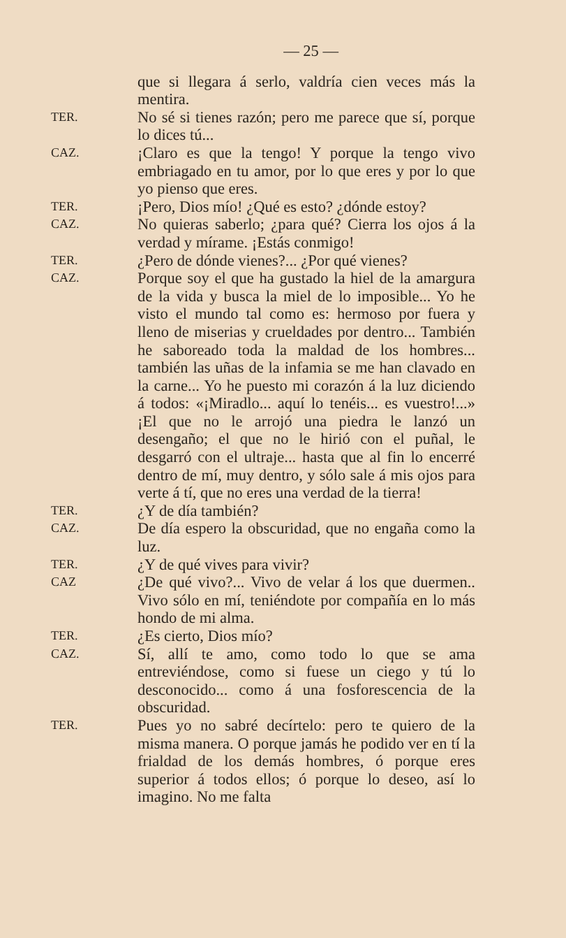— 25 —
que si llegara á serlo, valdría cien veces más la mentira.
TER.
No sé si tienes razón; pero me parece que sí, porque lo dices tú...
CAZ.
¡Claro es que la tengo! Y porque la tengo vivo embriagado en tu amor, por lo que eres y por lo que yo pienso que eres.
TER.
¡Pero, Dios mío! ¿Qué es esto? ¿dónde estoy?
CAZ.
No quieras saberlo; ¿para qué? Cierra los ojos á la verdad y mírame. ¡Estás conmigo!
TER.
¿Pero de dónde vienes?... ¿Por qué vienes?
CAZ.
Porque soy el que ha gustado la hiel de la amargura de la vida y busca la miel de lo imposible... Yo he visto el mundo tal como es: hermoso por fuera y lleno de miserias y crueldades por dentro... También he saboreado toda la maldad de los hombres... también las uñas de la infamia se me han clavado en la carne... Yo he puesto mi corazón á la luz diciendo á todos: «¡Miradlo... aquí lo tenéis... es vuestro!...» ¡El que no le arrojó una piedra le lanzó un desengaño; el que no le hirió con el puñal, le desgarró con el ultraje... hasta que al fin lo encerré dentro de mí, muy dentro, y sólo sale á mis ojos para verte á tí, que no eres una verdad de la tierra!
TER.
¿Y de día también?
CAZ.
De día espero la obscuridad, que no engaña como la luz.
TER.
¿Y de qué vives para vivir?
CAZ
¿De qué vivo?... Vivo de velar á los que duermen.. Vivo sólo en mí, teniéndote por compañía en lo más hondo de mi alma.
TER.
¿Es cierto, Dios mío?
CAZ.
Sí, allí te amo, como todo lo que se ama entreviéndose, como si fuese un ciego y tú lo desconocido... como á una fosforescencia de la obscuridad.
TER.
Pues yo no sabré decírtelo: pero te quiero de la misma manera. O porque jamás he podido ver en tí la frialdad de los demás hombres, ó porque eres superior á todos ellos; ó porque lo deseo, así lo imagino. No me falta